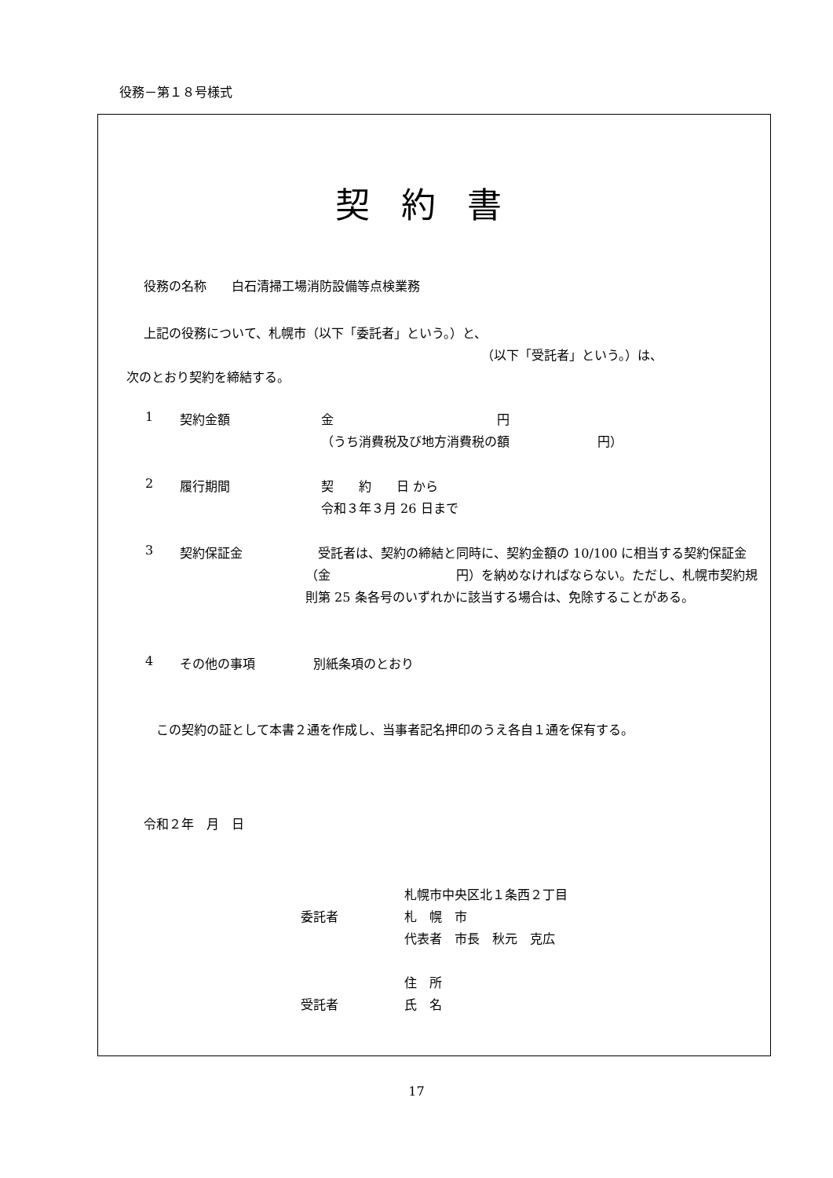役務－第１８号様式
契約書
役務の名称　　白石清掃工場消防設備等点検業務
上記の役務について、札幌市（以下「委託者」という。）と、
（以下「受託者」という。）は、
次のとおり契約を締結する。
1 契約金額 金　　　　　　　　　　　　　円
（うち消費税及び地方消費税の額　　　　　　　円）
2 履行期間
契　　約　　日 から
令和３年３月 26 日まで
3 契約保証金
　受託者は、契約の締結と同時に、契約金額の 10/100 に相当する契約保証金（金　　　　　　　　　　円）を納めなければならない。ただし、札幌市契約規則第 25 条各号のいずれかに該当する場合は、免除することがある。
4 その他の事項 別紙条項のとおり
　この契約の証として本書２通を作成し、当事者記名押印のうえ各自１通を保有する。
令和２年　月　日
札幌市中央区北１条西２丁目
委託者 札　幌　市
代表者　市長　秋元　克広
住　所
受託者 氏　名
17